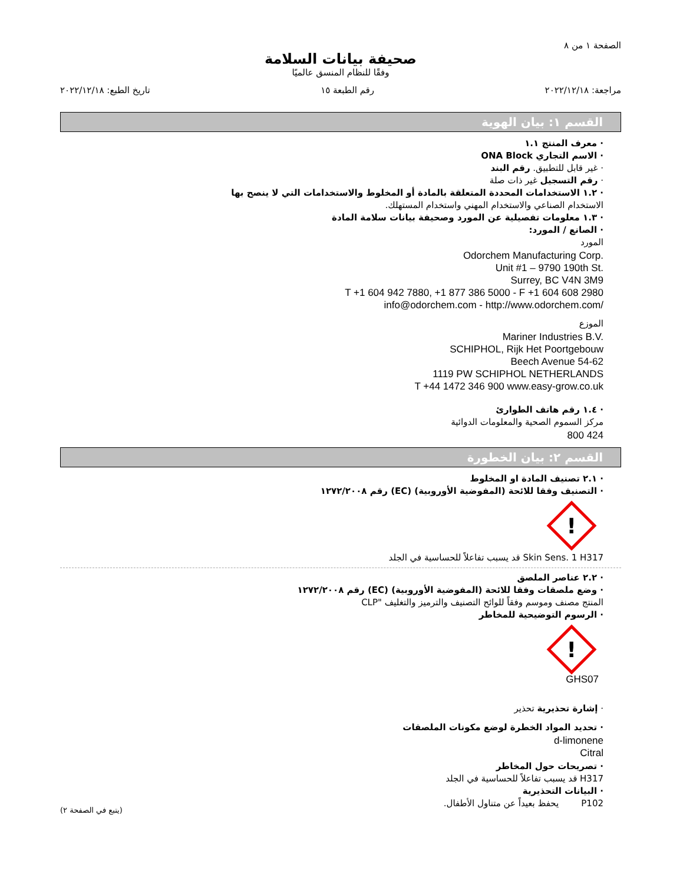الصفحة ١ من ٨
صحيفة بيانات السلامة
وفقًا للنظام المنسق عالميًا
مراجعة: ٢٠٢٢/١٢/١٨ رقم الطبعة ١٥ تاريخ الطبع: ٢٠٢٢/١٢/١٨
القسم ١: بيان الهوية
· معرف المنتج ١.١
· الاسم التجاري ONA Block
· غير قابل للتطبيق. رقم البند
· رقم التسجيل غير ذات صلة
· ١.٢ الاستخدامات المحددة المتعلقة بالمادة أو المخلوط والاستخدامات التي لا ينصح بها
الاستخدام الصناعي والاستخدام المهني واستخدام المستهلك.
· ١.٣ معلومات تفصيلية عن المورد وصحيفة بيانات سلامة المادة
· الصانع / المورد:
المورد
Odorchem Manufacturing Corp.
Unit #1 – 9790 190th St.
Surrey, BC V4N 3M9
T +1 604 942 7880, +1 877 386 5000 - F +1 604 608 2980
info@odorchem.com - http://www.odorchem.com/
الموزع
Mariner Industries B.V.
SCHIPHOL, Rijk Het Poortgebouw
Beech Avenue 54-62
1119 PW SCHIPHOL NETHERLANDS
T +44 1472 346 900 www.easy-grow.co.uk
· ١.٤ رقم هاتف الطوارئ
مركز السموم الصحية والمعلومات الدوائية
800 424
القسم ٢: بيان الخطورة
· ٢.١ تصنيف المادة او المخلوط
· التصنيف وفقا للائحة (المفوضية الأوروبية) (EC) رقم ١٢٧٢/٢٠٠٨
!
Skin Sens. 1 H317 قد يسبب تفاعلاً للحساسية في الجلد
· ٢.٢ عناصر الملصق
· وضع ملصقات وفقا للائحة (المفوضية الأوروبية) (EC) رقم ١٢٧٢/٢٠٠٨
المنتج مصنف وموسم وفقاً للوائح التصنيف والترميز والتغليف "CLP
· الرسوم التوضيحية للمخاطر
!
GHS07
· إشارة تحذيرية تحذير
· تحديد المواد الخطرة لوضع مكونات الملصقات
d-limonene
Citral
· تصريحات حول المخاطر
H317 قد يسبب تفاعلاً للحساسية في الجلد
· البيانات التحذيرية
P102 يحفظ بعيداً عن متناول الأطفال.
(يتبع في الصفحة ٢)